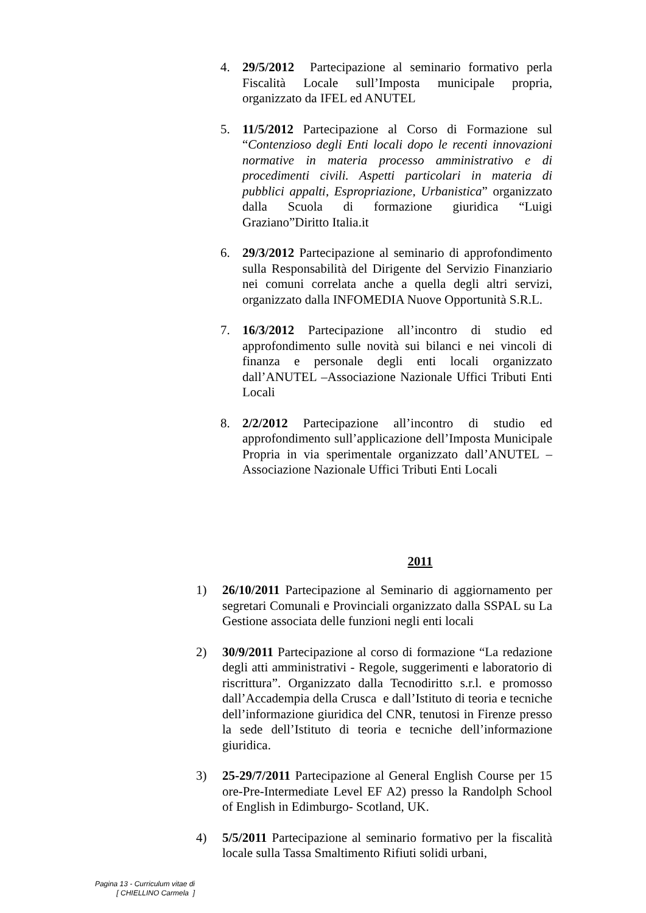4. 29/5/2012 Partecipazione al seminario formativo perla Fiscalità Locale sull’Imposta municipale propria, organizzato da IFEL ed ANUTEL
5. 11/5/2012 Partecipazione al Corso di Formazione sul “Contenzioso degli Enti locali dopo le recenti innovazioni normative in materia processo amministrativo e di procedimenti civili. Aspetti particolari in materia di pubblici appalti, Espropriazione, Urbanistica” organizzato dalla Scuola di formazione giuridica “Luigi Graziano”Diritto Italia.it
6. 29/3/2012 Partecipazione al seminario di approfondimento sulla Responsabilità del Dirigente del Servizio Finanziario nei comuni correlata anche a quella degli altri servizi, organizzato dalla INFOMEDIA Nuove Opportunità S.R.L.
7. 16/3/2012 Partecipazione all’incontro di studio ed approfondimento sulle novità sui bilanci e nei vincoli di finanza e personale degli enti locali organizzato dall’ANUTEL –Associazione Nazionale Uffici Tributi Enti Locali
8. 2/2/2012 Partecipazione all’incontro di studio ed approfondimento sull’applicazione dell’Imposta Municipale Propria in via sperimentale organizzato dall’ANUTEL –Associazione Nazionale Uffici Tributi Enti Locali
2011
1) 26/10/2011 Partecipazione al Seminario di aggiornamento per segretari Comunali e Provinciali organizzato dalla SSPAL su La Gestione associata delle funzioni negli enti locali
2) 30/9/2011 Partecipazione al corso di formazione “La redazione degli atti amministrativi - Regole, suggerimenti e laboratorio di riscrittura”. Organizzato dalla Tecnodiritto s.r.l. e promosso dall’Accadempia della Crusca e dall’Istituto di teoria e tecniche dell’informazione giuridica del CNR, tenutosi in Firenze presso la sede dell’Istituto di teoria e tecniche dell’informazione giuridica.
3) 25-29/7/2011 Partecipazione al General English Course per 15 ore-Pre-Intermediate Level EF A2) presso la Randolph School of English in Edimburgo- Scotland, UK.
4) 5/5/2011 Partecipazione al seminario formativo per la fiscalità locale sulla Tassa Smaltimento Rifiuti solidi urbani,
Pagina 13 - Curriculum vitae di
[ CHIELLINO Carmela ]